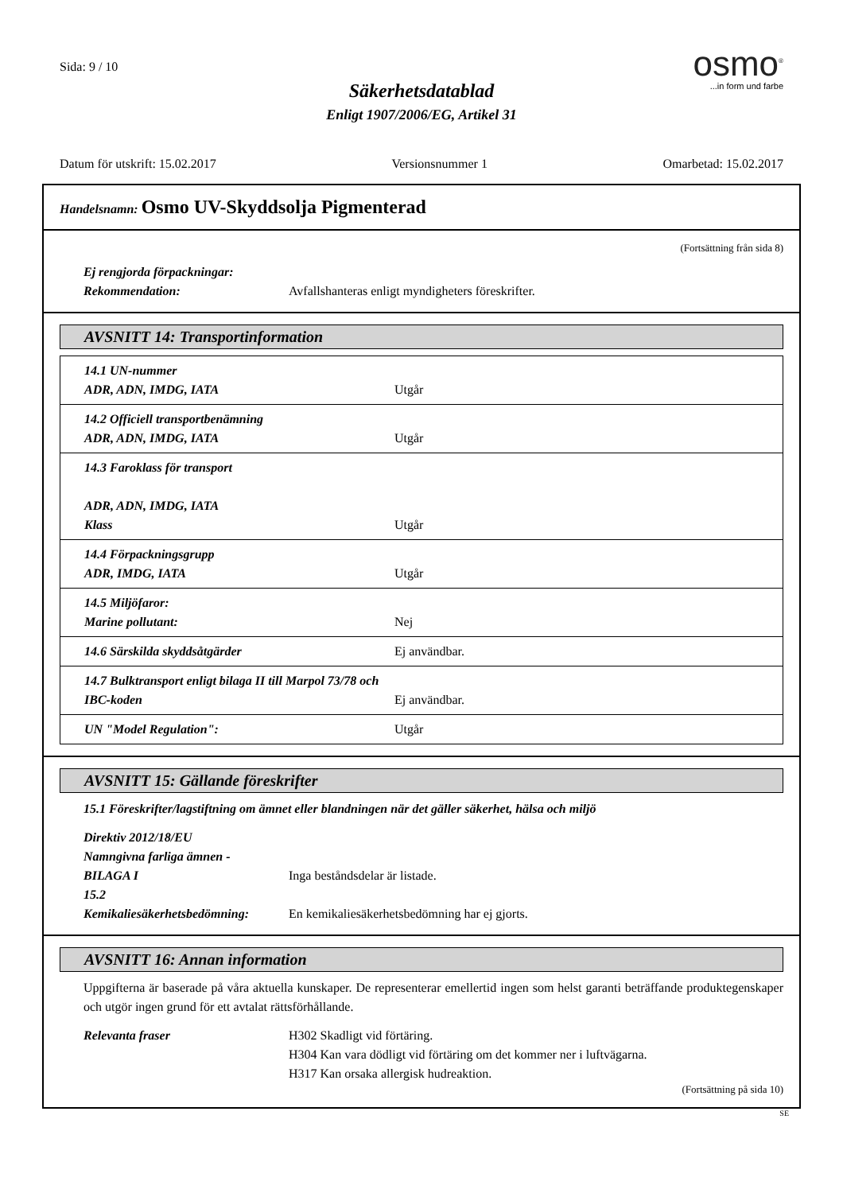Sida: 9 / 10
Säkerhetsdatablad
Enligt 1907/2006/EG, Artikel 31
osmo<sup>®</sup>
...in form und farbe
Datum för utskrift: 15.02.2017 Versionsnummer 1 Omarbetad: 15.02.2017
Handelsnamn: Osmo UV-Skyddsolja Pigmenterad
(Fortsättning från sida 8)
Ej rengjorda förpackningar:
Rekommendation: Avfallshanteras enligt myndigheters föreskrifter.
AVSNITT 14: Transportinformation
| 14.1 UN-nummer ADR, ADN, IMDG, IATA | Utgår |
| 14.2 Officiell transportbenämning ADR, ADN, IMDG, IATA | Utgår |
| 14.3 Faroklass för transport ADR, ADN, IMDG, IATA Klass | Utgår |
| 14.4 Förpackningsgrupp ADR, IMDG, IATA | Utgår |
| 14.5 Miljöfaror: Marine pollutant: | Nej |
| 14.6 Särskilda skyddsåtgärder | Ej användbar. |
| 14.7 Bulktransport enligt bilaga II till Marpol 73/78 och IBC-koden | Ej användbar. |
| UN "Model Regulation": | Utgår |
AVSNITT 15: Gällande föreskrifter
15.1 Föreskrifter/lagstiftning om ämnet eller blandningen när det gäller säkerhet, hälsa och miljö
Direktiv 2012/18/EU
Namngivna farliga ämnen -
BILAGA I Inga beståndsdelar är listade.
15.2
Kemikaliesäkerhetsbedömning: En kemikaliesäkerhetsbedömning har ej gjorts.
AVSNITT 16: Annan information
Uppgifterna är baserade på våra aktuella kunskaper. De representerar emellertid ingen som helst garanti beträffande produktegenskaper och utgör ingen grund för ett avtalat rättsförhållande.
Relevanta fraser H302 Skadligt vid förtäring.
H304 Kan vara dödligt vid förtäring om det kommer ner i luftvägarna.
H317 Kan orsaka allergisk hudreaktion.
(Fortsättning på sida 10)
SE